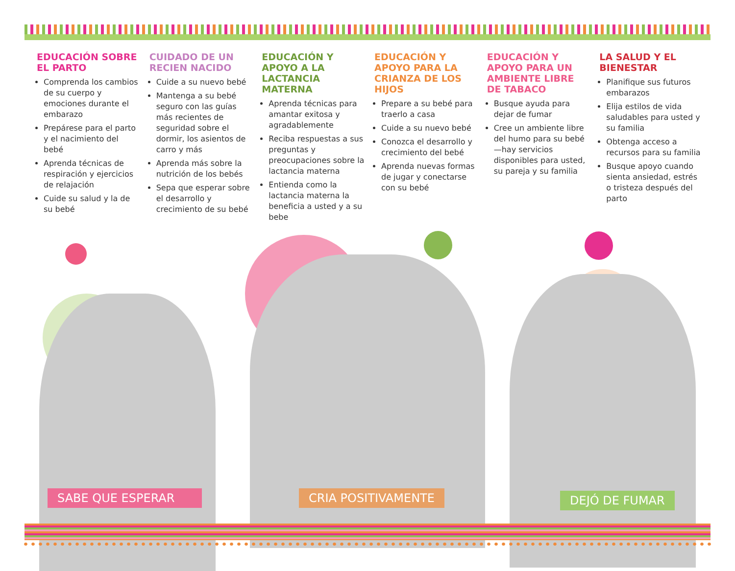EDUCACIÓN SOBRE EL PARTO
Comprenda los cambios de su cuerpo y emociones durante el embarazo
Prepárese para el parto y el nacimiento del bebé
Aprenda técnicas de respiración y ejercicios de relajación
Cuide su salud y la de su bebé
CUIDADO DE UN RECIEN NACIDO
Cuide a su nuevo bebé
Mantenga a su bebé seguro con las guías más recientes de seguridad sobre el dormir, los asientos de carro y más
Aprenda más sobre la nutrición de los bebés
Sepa que esperar sobre el desarrollo y crecimiento de su bebé
EDUCACIÓN Y APOYO A LA LACTANCIA MATERNA
Aprenda técnicas para amantar exitosa y agradablemente
Reciba respuestas a sus preguntas y preocupaciones sobre la lactancia materna
Entienda como la lactancia materna la beneficia a usted y a su bebe
EDUCACIÓN Y APOYO PARA LA CRIANZA DE LOS HIJOS
Prepare a su bebé para traerlo a casa
Cuide a su nuevo bebé
Conozca el desarrollo y crecimiento del bebé
Aprenda nuevas formas de jugar y conectarse con su bebé
EDUCACIÓN Y APOYO PARA UN AMBIENTE LIBRE DE TABACO
Busque ayuda para dejar de fumar
Cree un ambiente libre del humo para su bebé—hay servicios disponibles para usted, su pareja y su familia
LA SALUD Y EL BIENESTAR
Planifique sus futuros embarazos
Elija estilos de vida saludables para usted y su familia
Obtenga acceso a recursos para su familia
Busque apoyo cuando sienta ansiedad, estrés o tristeza después del parto
SABE QUE ESPERAR CRIA POSITIVAMENTE DEJÓ DE FUMAR